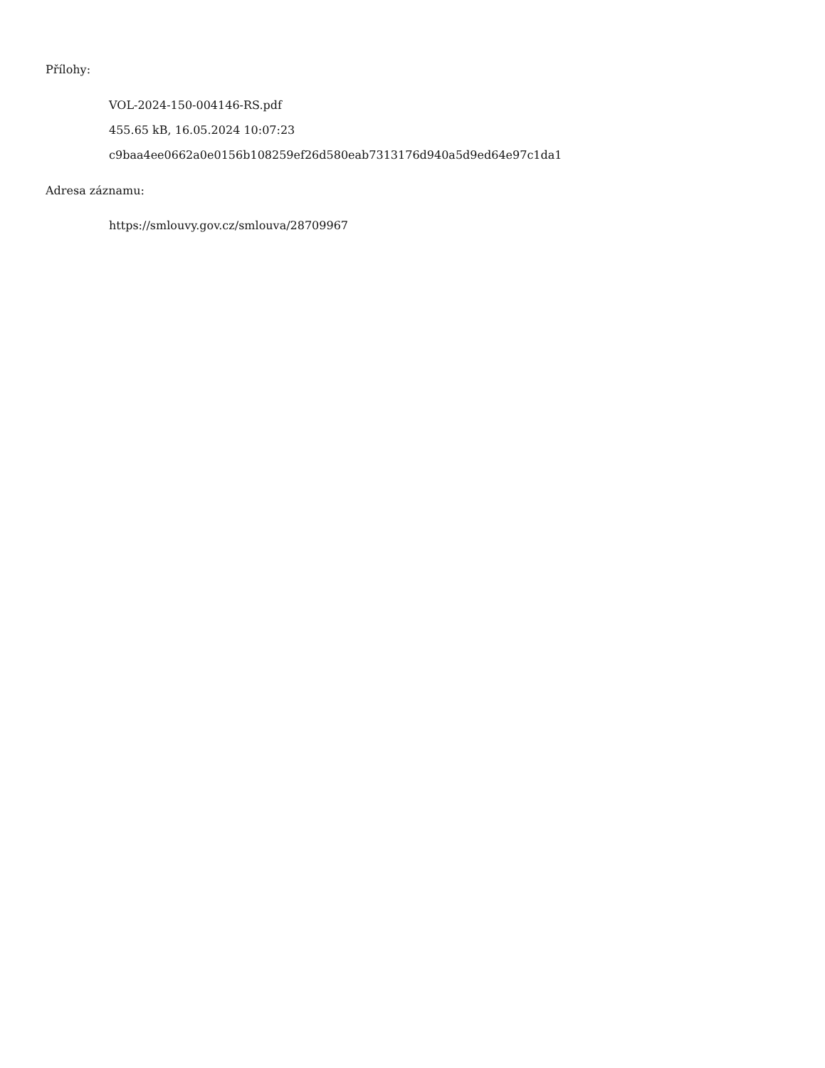Přílohy:
VOL-2024-150-004146-RS.pdf
455.65 kB, 16.05.2024 10:07:23
c9baa4ee0662a0e0156b108259ef26d580eab7313176d940a5d9ed64e97c1da1
Adresa záznamu:
https://smlouvy.gov.cz/smlouva/28709967